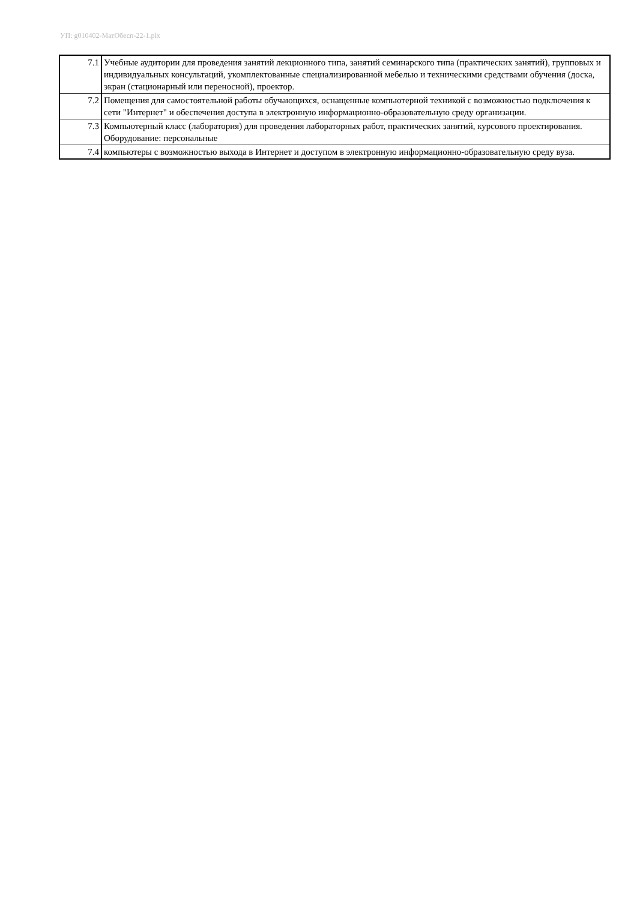УП: g010402-МатОбесп-22-1.plx
| 7.1 | Учебные аудитории для проведения занятий лекционного типа, занятий семинарского типа (практических занятий), групповых и индивидуальных консультаций, укомплектованные специализированной мебелью и техническими средствами обучения (доска, экран (стационарный или переносной), проектор. |
| 7.2 | Помещения для самостоятельной работы обучающихся, оснащенные компьютерной техникой с возможностью подключения к сети "Интернет" и обеспечения доступа в электронную информационно-образовательную среду организации. |
| 7.3 | Компьютерный класс (лаборатория) для проведения лабораторных работ, практических занятий, курсового проектирования. Оборудование: персональные |
| 7.4 | компьютеры с возможностью выхода в Интернет и доступом в электронную информационно-образовательную среду вуза. |